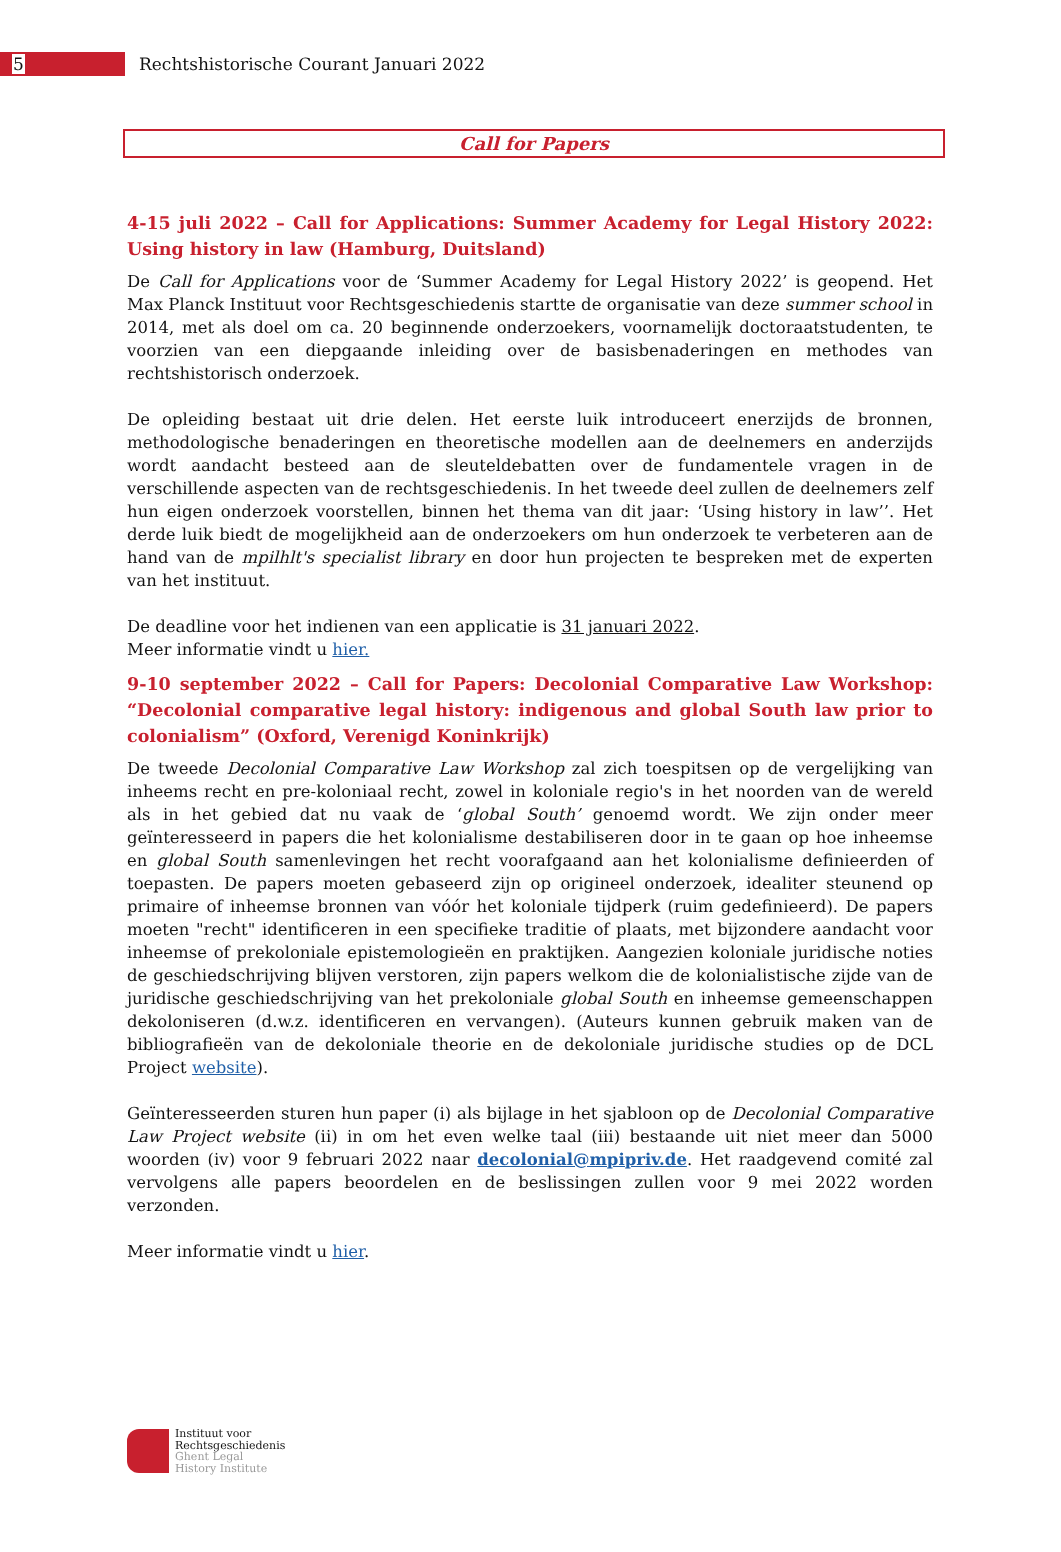5
Rechtshistorische Courant Januari 2022
Call for Papers
4-15 juli 2022 – Call for Applications: Summer Academy for Legal History 2022: Using history in law (Hamburg, Duitsland)
De Call for Applications voor de ‘Summer Academy for Legal History 2022’ is geopend. Het Max Planck Instituut voor Rechtsgeschiedenis startte de organisatie van deze summer school in 2014, met als doel om ca. 20 beginnende onderzoekers, voornamelijk doctoraatstudenten, te voorzien van een diepgaande inleiding over de basisbenaderingen en methodes van rechtshistorisch onderzoek.
De opleiding bestaat uit drie delen. Het eerste luik introduceert enerzijds de bronnen, methodologische benaderingen en theoretische modellen aan de deelnemers en anderzijds wordt aandacht besteed aan de sleuteldebatten over de fundamentele vragen in de verschillende aspecten van de rechtsgeschiedenis. In het tweede deel zullen de deelnemers zelf hun eigen onderzoek voorstellen, binnen het thema van dit jaar: ‘Using history in law’’. Het derde luik biedt de mogelijkheid aan de onderzoekers om hun onderzoek te verbeteren aan de hand van de mpilhlt's specialist library en door hun projecten te bespreken met de experten van het instituut.
De deadline voor het indienen van een applicatie is 31 januari 2022.
Meer informatie vindt u hier.
9-10 september 2022 – Call for Papers: Decolonial Comparative Law Workshop: “Decolonial comparative legal history: indigenous and global South law prior to colonialism” (Oxford, Verenigd Koninkrijk)
De tweede Decolonial Comparative Law Workshop zal zich toespitsen op de vergelijking van inheems recht en pre-koloniaal recht, zowel in koloniale regio's in het noorden van de wereld als in het gebied dat nu vaak de ‘global South’ genoemd wordt. We zijn onder meer geïnteresseerd in papers die het kolonialisme destabiliseren door in te gaan op hoe inheemse en global South samenlevingen het recht voorafgaand aan het kolonialisme definieerden of toepasten. De papers moeten gebaseerd zijn op origineel onderzoek, idealiter steunend op primaire of inheemse bronnen van vóór het koloniale tijdperk (ruim gedefinieerd). De papers moeten "recht" identificeren in een specifieke traditie of plaats, met bijzondere aandacht voor inheemse of prekoloniale epistemologieën en praktijken. Aangezien koloniale juridische noties de geschiedschrijving blijven verstoren, zijn papers welkom die de kolonialistische zijde van de juridische geschiedschrijving van het prekoloniale global South en inheemse gemeenschappen dekoloniseren (d.w.z. identificeren en vervangen). (Auteurs kunnen gebruik maken van de bibliografieën van de dekoloniale theorie en de dekoloniale juridische studies op de DCL Project website).
Geïnteresseerden sturen hun paper (i) als bijlage in het sjabloon op de Decolonial Comparative Law Project website (ii) in om het even welke taal (iii) bestaande uit niet meer dan 5000 woorden (iv) voor 9 februari 2022 naar decolonial@mpipriv.de. Het raadgevend comité zal vervolgens alle papers beoordelen en de beslissingen zullen voor 9 mei 2022 worden verzonden.
Meer informatie vindt u hier.
Instituut voor
Rechtsgeschiedenis
Ghent Legal
History Institute